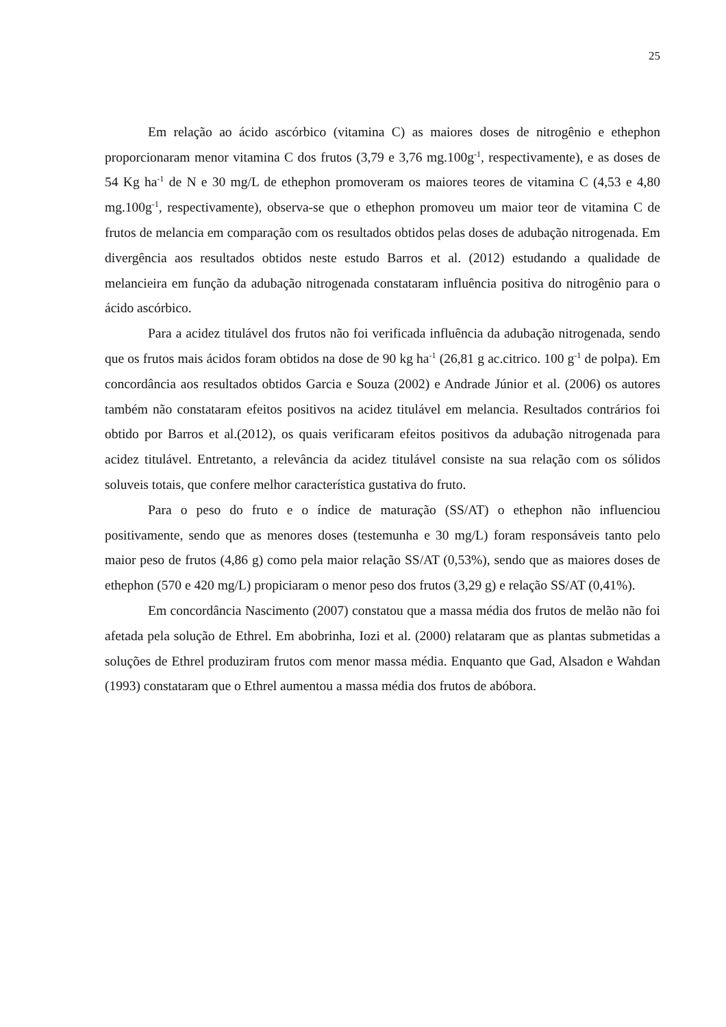25
Em relação ao ácido ascórbico (vitamina C) as maiores doses de nitrogênio e ethephon proporcionaram menor vitamina C dos frutos (3,79 e 3,76 mg.100g<sup>-1</sup>, respectivamente), e as doses de 54 Kg ha<sup>-1</sup> de N e 30 mg/L de ethephon promoveram os maiores teores de vitamina C (4,53 e 4,80 mg.100g<sup>-1</sup>, respectivamente), observa-se que o ethephon promoveu um maior teor de vitamina C de frutos de melancia em comparação com os resultados obtidos pelas doses de adubação nitrogenada. Em divergência aos resultados obtidos neste estudo Barros et al. (2012) estudando a qualidade de melancieira em função da adubação nitrogenada constataram influência positiva do nitrogênio para o ácido ascórbico.
Para a acidez titulável dos frutos não foi verificada influência da adubação nitrogenada, sendo que os frutos mais ácidos foram obtidos na dose de 90 kg ha<sup>-1</sup> (26,81 g ac.citrico. 100 g<sup>-1</sup> de polpa). Em concordância aos resultados obtidos Garcia e Souza (2002) e Andrade Júnior et al. (2006) os autores também não constataram efeitos positivos na acidez titulável em melancia. Resultados contrários foi obtido por Barros et al.(2012), os quais verificaram efeitos positivos da adubação nitrogenada para acidez titulável. Entretanto, a relevância da acidez titulável consiste na sua relação com os sólidos soluveis totais, que confere melhor característica gustativa do fruto.
Para o peso do fruto e o índice de maturação (SS/AT) o ethephon não influenciou positivamente, sendo que as menores doses (testemunha e 30 mg/L) foram responsáveis tanto pelo maior peso de frutos (4,86 g) como pela maior relação SS/AT (0,53%), sendo que as maiores doses de ethephon (570 e 420 mg/L) propiciaram o menor peso dos frutos (3,29 g) e relação SS/AT (0,41%).
Em concordância Nascimento (2007) constatou que a massa média dos frutos de melão não foi afetada pela solução de Ethrel. Em abobrinha, Iozi et al. (2000) relataram que as plantas submetidas a soluções de Ethrel produziram frutos com menor massa média. Enquanto que Gad, Alsadon e Wahdan (1993) constataram que o Ethrel aumentou a massa média dos frutos de abóbora.